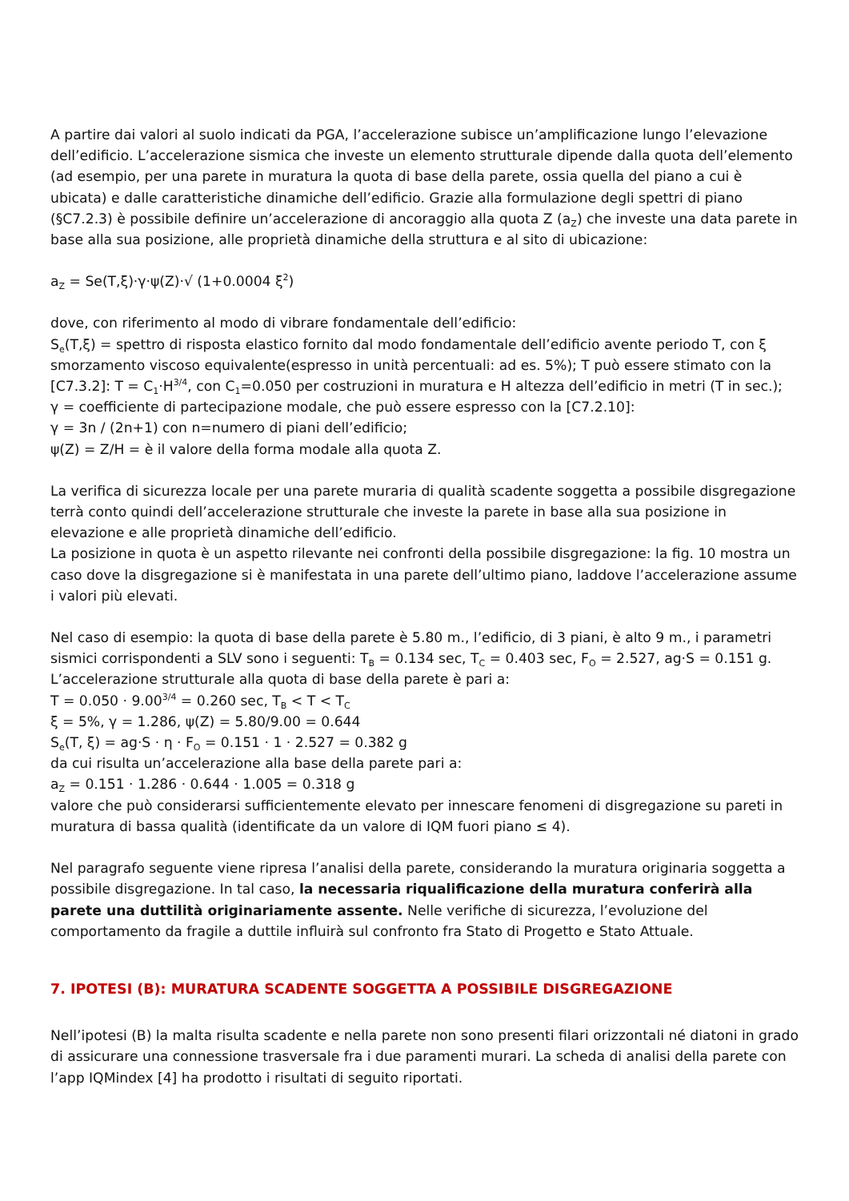A partire dai valori al suolo indicati da PGA, l’accelerazione subisce un’amplificazione lungo l’elevazione dell’edificio. L’accelerazione sismica che investe un elemento strutturale dipende dalla quota dell’elemento (ad esempio, per una parete in muratura la quota di base della parete, ossia quella del piano a cui è ubicata) e dalle caratteristiche dinamiche dell’edificio. Grazie alla formulazione degli spettri di piano (§C7.2.3) è possibile definire un’accelerazione di ancoraggio alla quota Z (a<sub>Z</sub>) che investe una data parete in base alla sua posizione, alle proprietà dinamiche della struttura e al sito di ubicazione:
a<sub>Z</sub> = Se(T,ξ)·γ·ψ(Z)·√ (1+0.0004 ξ<sup>2</sup>)
dove, con riferimento al modo di vibrare fondamentale dell’edificio:
S<sub>e</sub>(T,ξ) = spettro di risposta elastico fornito dal modo fondamentale dell’edificio avente periodo T, con ξ smorzamento viscoso equivalente(espresso in unità percentuali: ad es. 5%); T può essere stimato con la [C7.3.2]: T = C<sub>1</sub>·H<sup>3/4</sup>, con C<sub>1</sub>=0.050 per costruzioni in muratura e H altezza dell’edificio in metri (T in sec.);
γ = coefficiente di partecipazione modale, che può essere espresso con la [C7.2.10]:
γ = 3n / (2n+1) con n=numero di piani dell’edificio;
ψ(Z) = Z/H = è il valore della forma modale alla quota Z.
La verifica di sicurezza locale per una parete muraria di qualità scadente soggetta a possibile disgregazione terrà conto quindi dell’accelerazione strutturale che investe la parete in base alla sua posizione in elevazione e alle proprietà dinamiche dell’edificio.
La posizione in quota è un aspetto rilevante nei confronti della possibile disgregazione: la fig. 10 mostra un caso dove la disgregazione si è manifestata in una parete dell’ultimo piano, laddove l’accelerazione assume i valori più elevati.
Nel caso di esempio: la quota di base della parete è 5.80 m., l’edificio, di 3 piani, è alto 9 m., i parametri sismici corrispondenti a SLV sono i seguenti: T<sub>B</sub> = 0.134 sec, T<sub>C</sub> = 0.403 sec, F<sub>O</sub> = 2.527, ag·S = 0.151 g.
L’accelerazione strutturale alla quota di base della parete è pari a:
T = 0.050 · 9.00<sup>3/4</sup> = 0.260 sec, T<sub>B</sub> < T < T<sub>C</sub>
ξ = 5%, γ = 1.286, ψ(Z) = 5.80/9.00 = 0.644
S<sub>e</sub>(T, ξ) = ag·S · η · F<sub>O</sub> = 0.151 · 1 · 2.527 = 0.382 g
da cui risulta un’accelerazione alla base della parete pari a:
a<sub>Z</sub> = 0.151 · 1.286 · 0.644 · 1.005 = 0.318 g
valore che può considerarsi sufficientemente elevato per innescare fenomeni di disgregazione su pareti in muratura di bassa qualità (identificate da un valore di IQM fuori piano ≤ 4).
Nel paragrafo seguente viene ripresa l’analisi della parete, considerando la muratura originaria soggetta a possibile disgregazione. In tal caso, la necessaria riqualificazione della muratura conferirà alla parete una duttilità originariamente assente. Nelle verifiche di sicurezza, l’evoluzione del comportamento da fragile a duttile influirà sul confronto fra Stato di Progetto e Stato Attuale.
7. IPOTESI (B): MURATURA SCADENTE SOGGETTA A POSSIBILE DISGREGAZIONE
Nell’ipotesi (B) la malta risulta scadente e nella parete non sono presenti filari orizzontali né diatoni in grado di assicurare una connessione trasversale fra i due paramenti murari. La scheda di analisi della parete con l’app IQMindex [4] ha prodotto i risultati di seguito riportati.